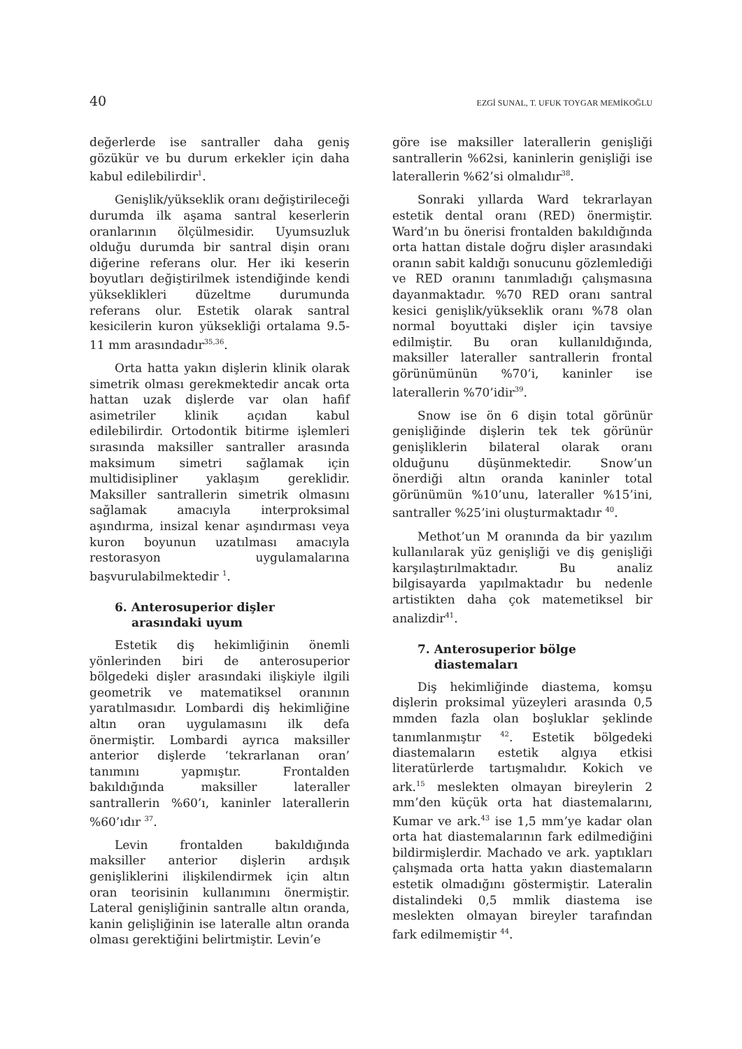40 EZGİ SUNAL, T. UFUK TOYGAR MEMİKOĞLU
değerlerde ise santraller daha geniş gözükür ve bu durum erkekler için daha kabul edilebilirdir<sup>1</sup>.
Genişlik/yükseklik oranı değiştirileceği durumda ilk aşama santral keserlerin oranlarının ölçülmesidir. Uyumsuzluk olduğu durumda bir santral dişin oranı diğerine referans olur. Her iki keserin boyutları değiştirilmek istendiğinde kendi yükseklikleri düzeltme durumunda referans olur. Estetik olarak santral kesicilerin kuron yüksekliği ortalama 9.5- 11 mm arasındadır<sup>35,36</sup>.
Orta hatta yakın dişlerin klinik olarak simetrik olması gerekmektedir ancak orta hattan uzak dişlerde var olan hafif asimetriler klinik açıdan kabul edilebilirdir. Ortodontik bitirme işlemleri sırasında maksiller santraller arasında maksimum simetri sağlamak için multidisipliner yaklaşım gereklidir. Maksiller santrallerin simetrik olmasını sağlamak amacıyla interproksimal aşındırma, insizal kenar aşındırması veya kuron boyunun uzatılması amacıyla restorasyon uygulamalarına başvurulabilmektedir <sup>1</sup>.
6. Anterosuperior dişler
arasındaki uyum
Estetik diş hekimliğinin önemli yönlerinden biri de anterosuperior bölgedeki dişler arasındaki ilişkiyle ilgili geometrik ve matematiksel oranının yaratılmasıdır. Lombardi diş hekimliğine altın oran uygulamasını ilk defa önermiştir. Lombardi ayrıca maksiller anterior dişlerde ‘tekrarlanan oran’ tanımını yapmıştır. Frontalden bakıldığında maksiller lateraller santrallerin %60’ı, kaninler laterallerin %60’ıdır <sup>37</sup>.
Levin frontalden bakıldığında maksiller anterior dişlerin ardışık genişliklerini ilişkilendirmek için altın oran teorisinin kullanımını önermiştir. Lateral genişliğinin santralle altın oranda, kanin gelişliğinin ise lateralle altın oranda olması gerektiğini belirtmiştir. Levin’e
göre ise maksiller laterallerin genişliği santrallerin %62si, kaninlerin genişliği ise laterallerin %62’si olmalıdır<sup>38</sup>.
Sonraki yıllarda Ward tekrarlayan estetik dental oranı (RED) önermiştir. Ward’ın bu önerisi frontalden bakıldığında orta hattan distale doğru dişler arasındaki oranın sabit kaldığı sonucunu gözlemlediği ve RED oranını tanımladığı çalışmasına dayanmaktadır. %70 RED oranı santral kesici genişlik/yükseklik oranı %78 olan normal boyuttaki dişler için tavsiye edilmiştir. Bu oran kullanıldığında, maksiller lateraller santrallerin frontal görünümünün %70’i, kaninler ise laterallerin %70’idir<sup>39</sup>.
Snow ise ön 6 dişin total görünür genişliğinde dişlerin tek tek görünür genişliklerin bilateral olarak oranı olduğunu düşünmektedir. Snow’un önerdiği altın oranda kaninler total görünümün %10’unu, lateraller %15’ini, santraller %25’ini oluşturmaktadır <sup>40</sup>.
Methot’un M oranında da bir yazılım kullanılarak yüz genişliği ve diş genişliği karşılaştırılmaktadır. Bu analiz bilgisayarda yapılmaktadır bu nedenle artistikten daha çok matemetiksel bir analizdir<sup>41</sup>.
7. Anterosuperior bölge
diastemaları
Diş hekimliğinde diastema, komşu dişlerin proksimal yüzeyleri arasında 0,5 mmden fazla olan boşluklar şeklinde tanımlanmıştır <sup>42</sup>. Estetik bölgedeki diastemaların estetik algıya etkisi literatürlerde tartışmalıdır. Kokich ve ark.<sup>15</sup> meslekten olmayan bireylerin 2 mm’den küçük orta hat diastemalarını, Kumar ve ark.<sup>43</sup> ise 1,5 mm’ye kadar olan orta hat diastemalarının fark edilmediğini bildirmişlerdir. Machado ve ark. yaptıkları çalışmada orta hatta yakın diastemaların estetik olmadığını göstermiştir. Lateralin distalindeki 0,5 mmlik diastema ise meslekten olmayan bireyler tarafından fark edilmemiştir <sup>44</sup>.